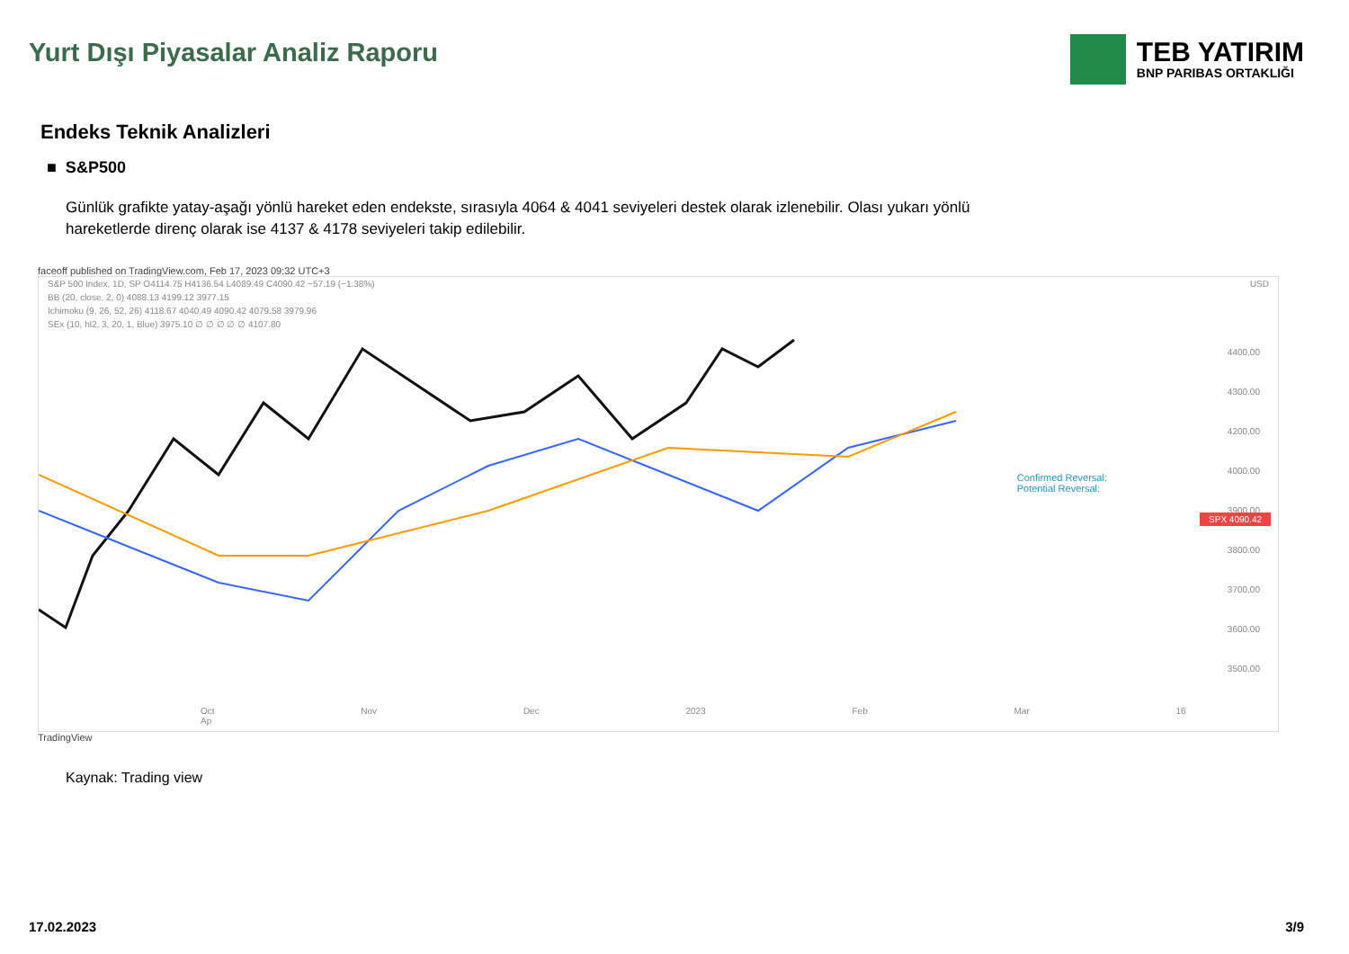Yurt Dışı Piyasalar Analiz Raporu
TEB YATIRIM
BNP PARIBAS ORTAKLIĞI
Endeks Teknik Analizleri
■ S&P500
Günlük grafikte yatay-aşağı yönlü hareket eden endekste, sırasıyla 4064 & 4041 seviyeleri destek olarak izlenebilir. Olası yukarı yönlü hareketlerde direnç olarak ise 4137 & 4178 seviyeleri takip edilebilir.
faceoff published on TradingView.com, Feb 17, 2023 09:32 UTC+3
S&P 500 Index, 1D, SP O4114.75 H4136.54 L4089.49 C4090.42 −57.19 (−1.38%) USD
BB (20, close, 2, 0) 4088.13 4199.12 3977.15
Ichimoku (9, 26, 52, 26) 4118.67 4040.49 4090.42 4079.58 3979.96
SEx (10, hl2, 3, 20, 1, Blue) 3975.10 ∅ ∅ ∅ ∅ ∅ 4107.80
4400.00
4300.00
4200.00
4000.00
3900.00
3800.00
3700.00
3600.00
3500.00
Confirmed Reversal:
Potential Reversal:
SPX 4090.42
Oct Nov Dec 2023 Feb Mar 16 Ap
TradingView
Kaynak: Trading view
17.02.2023 3/9